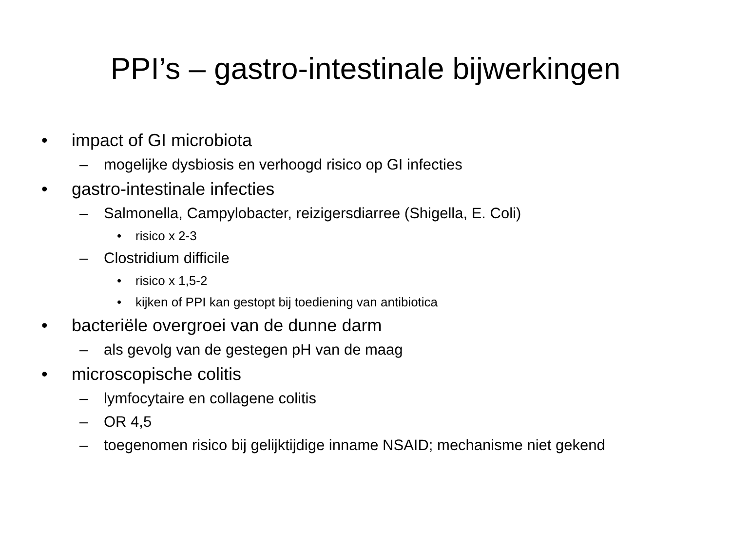PPI’s – gastro-intestinale bijwerkingen
• impact of GI microbiota
– mogelijke dysbiosis en verhoogd risico op GI infecties
• gastro-intestinale infecties
– Salmonella, Campylobacter, reizigersdiarree (Shigella, E. Coli)
• risico x 2-3
– Clostridium difficile
• risico x 1,5-2
• kijken of PPI kan gestopt bij toediening van antibiotica
• bacteriële overgroei van de dunne darm
– als gevolg van de gestegen pH van de maag
• microscopische colitis
– lymfocytaire en collagene colitis
– OR 4,5
– toegenomen risico bij gelijktijdige inname NSAID; mechanisme niet gekend